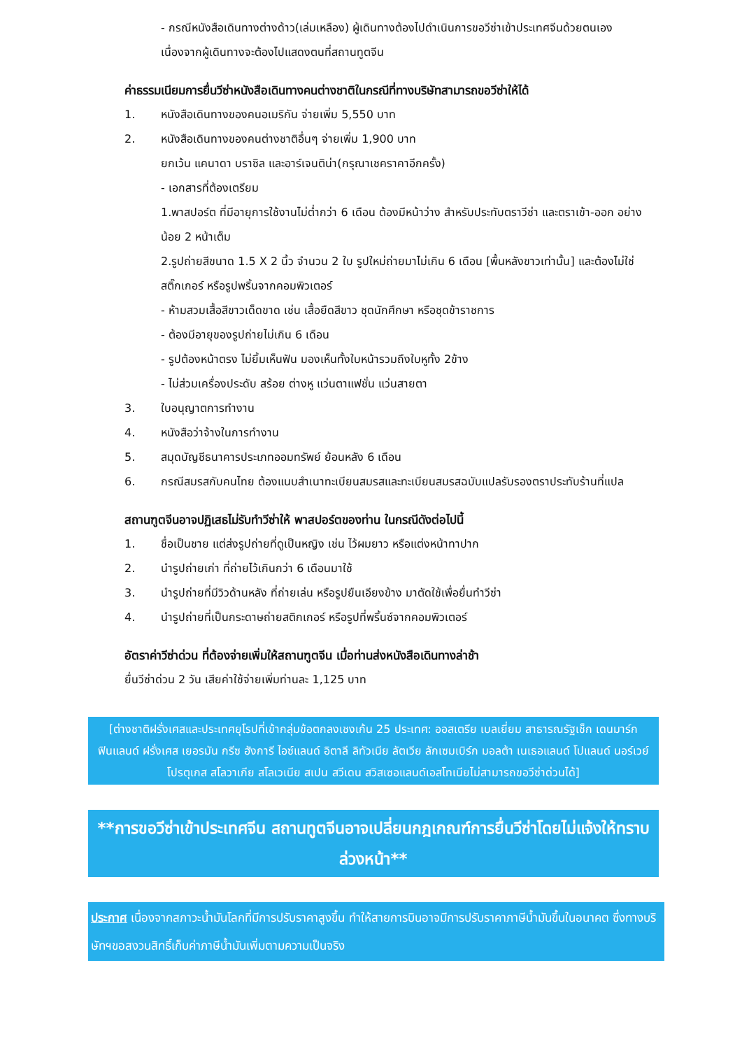- กรณีหนังสือเดินทางต่างด้าว(เล่มเหลือง) ผู้เดินทางต้องไปดำเนินการขอวีซ่าเข้าประเทศจีนด้วยตนเอง เนื่องจากผู้เดินทางจะต้องไปแสดงตนที่สถานทูตจีน
ค่าธรรมเนียมการยื่นวีซ่าหนังสือเดินทางคนต่างชาติในกรณีที่ทางบริษัทสามารถขอวีซ่าให้ได้
1. หนังสือเดินทางของคนอเมริกัน จ่ายเพิ่ม 5,550 บาท
2. หนังสือเดินทางของคนต่างชาติอื่นๆ จ่ายเพิ่ม 1,900 บาท
ยกเว้น แคนาดา บราซิล และอาร์เจนติน่า(กรุณาเชคราคาอีกครั้ง)
- เอกสารที่ต้องเตรียม
1.พาสปอร์ต ที่มีอายุการใช้งานไม่ต่ำกว่า 6 เดือน ต้องมีหน้าว่าง สำหรับประทับตราวีซ่า และตราเข้า-ออก อย่างน้อย 2 หน้าเต็ม
2.รูปถ่ายสีขนาด 1.5 X 2 นิ้ว จำนวน 2 ใบ รูปใหม่ถ่ายมาไม่เกิน 6 เดือน [พื้นหลังขาวเท่านั้น] และต้องไม่ใช่สติ๊กเกอร์ หรือรูปพริ้นจากคอมพิวเตอร์
- ห้ามสวมเสื้อสีขาวเด็ดขาด เช่น เสื้อยืดสีขาว ชุดนักศึกษา หรือชุดข้าราชการ
- ต้องมีอายุของรูปถ่ายไม่เกิน 6 เดือน
- รูปต้องหน้าตรง ไม่ยิ้มเห็นฟัน มองเห็นทั้งใบหน้ารวมถึงใบหูทั้ง 2ข้าง
- ไม่ส่วมเครื่องประดับ สร้อย ต่างหู แว่นตาแฟชั่น แว่นสายตา
3. ใบอนุญาตการทำงาน
4. หนังสือว่าจ้างในการทำงาน
5. สมุดบัญชีธนาคารประเภทออมทรัพย์ ย้อนหลัง 6 เดือน
6. กรณีสมรสกับคนไทย ต้องแนบสำเนาทะเบียนสมรสและทะเบียนสมรสฉบับแปลรับรองตราประทับร้านที่แปล
สถานฑูตจีนอาจปฏิเสธไม่รับทำวีซ่าให้ พาสปอร์ตของท่าน ในกรณีดังต่อไปนี้
1. ชื่อเป็นชาย แต่ส่งรูปถ่ายที่ดูเป็นหญิง เช่น ไว้ผมยาว หรือแต่งหน้าทาปาก
2. นำรูปถ่ายเก่า ที่ถ่ายไว้เกินกว่า 6 เดือนมาใช้
3. นำรูปถ่ายที่มีวิวด้านหลัง ที่ถ่ายเล่น หรือรูปยืนเอียงข้าง มาตัดใช้เพื่อยื่นทำวีซ่า
4. นำรูปถ่ายที่เป็นกระดาษถ่ายสติกเกอร์ หรือรูปที่พริ้นซ์จากคอมพิวเตอร์
อัตราค่าวีซ่าด่วน ที่ต้องจ่ายเพิ่มให้สถานฑูตจีน เมื่อท่านส่งหนังสือเดินทางล่าช้า
ยื่นวีซ่าด่วน 2 วัน เสียค่าใช้จ่ายเพิ่มท่านละ 1,125 บาท
[ต่างชาติฝรั่งเศสและประเทศยุโรปที่เข้ากลุ่มข้อตกลงเชงเก้น 25 ประเทศ: ออสเตรีย เบลเยี่ยม สาธารณรัฐเช็ก เดนมาร์ก ฟินแลนด์ ฝรั่งเศส เยอรมัน กรีซ ฮังการี ไอซ์แลนด์ อิตาลี ลิทัวเนีย ลัตเวีย ลักเซมเบิร์ก มอลต้า เนเธอแลนด์ โปแลนด์ นอร์เวย์ โปรตุเกส สโลวาเกีย สโลเวเนีย สเปน สวีเดน สวิสเซอแลนด์เอสโทเนียไม่สามารถขอวีซ่าด่วนได้]
**การขอวีซ่าเข้าประเทศจีน สถานทูตจีนอาจเปลี่ยนกฎเกณฑ์การยื่นวีซ่าโดยไม่แจ้งให้ทราบล่วงหน้า**
ประกาศ เนื่องจากสภาวะน้ำมันโลกที่มีการปรับราคาสูงขึ้น ทำให้สายการบินอาจมีการปรับราคาภาษีน้ำมันขึ้นในอนาคต ซึ่งทางบริษัทฯขอสงวนสิทธิ์เก็บค่าภาษีน้ำมันเพิ่มตามความเป็นจริง